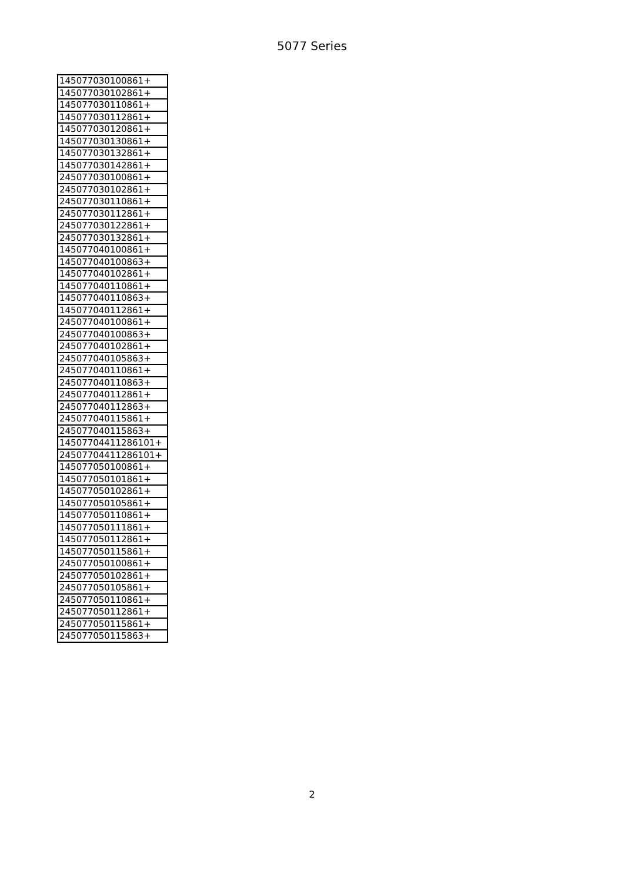5077 Series
| 145077030100861+ |
| 145077030102861+ |
| 145077030110861+ |
| 145077030112861+ |
| 145077030120861+ |
| 145077030130861+ |
| 145077030132861+ |
| 145077030142861+ |
| 245077030100861+ |
| 245077030102861+ |
| 245077030110861+ |
| 245077030112861+ |
| 245077030122861+ |
| 245077030132861+ |
| 145077040100861+ |
| 145077040100863+ |
| 145077040102861+ |
| 145077040110861+ |
| 145077040110863+ |
| 145077040112861+ |
| 245077040100861+ |
| 245077040100863+ |
| 245077040102861+ |
| 245077040105863+ |
| 245077040110861+ |
| 245077040110863+ |
| 245077040112861+ |
| 245077040112863+ |
| 245077040115861+ |
| 245077040115863+ |
| 14507704411286101+ |
| 24507704411286101+ |
| 145077050100861+ |
| 145077050101861+ |
| 145077050102861+ |
| 145077050105861+ |
| 145077050110861+ |
| 145077050111861+ |
| 145077050112861+ |
| 145077050115861+ |
| 245077050100861+ |
| 245077050102861+ |
| 245077050105861+ |
| 245077050110861+ |
| 245077050112861+ |
| 245077050115861+ |
| 245077050115863+ |
2